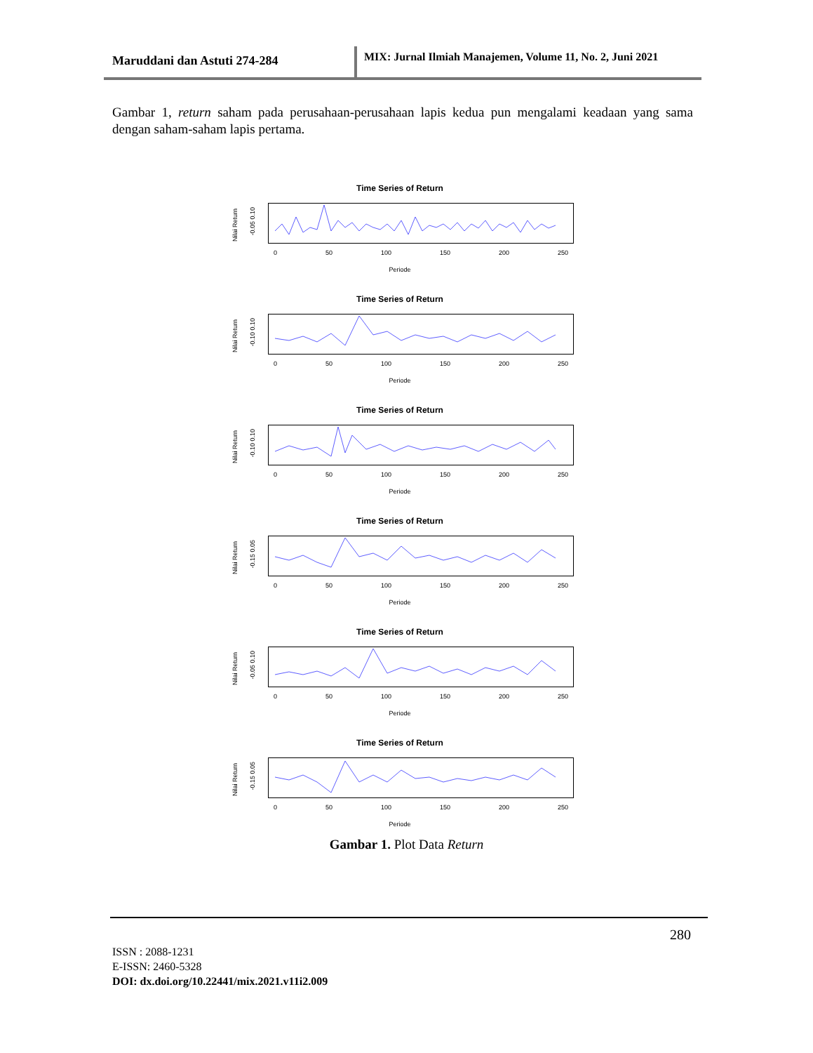Maruddani dan Astuti 274-284
MIX: Jurnal Ilmiah Manajemen, Volume 11, No. 2, Juni 2021
Gambar 1, return saham pada perusahaan-perusahaan lapis kedua pun mengalami keadaan yang sama dengan saham-saham lapis pertama.
Time Series of Return
Nilai Return
-0.05 0.10
0 50 100 150 200 250
Periode
Time Series of Return
Nilai Return
-0.10 0.10
0 50 100 150 200 250
Periode
Time Series of Return
Nilai Return
-0.10 0.10
0 50 100 150 200 250
Periode
Time Series of Return
Nilai Return
-0.15 0.05
0 50 100 150 200 250
Periode
Time Series of Return
Nilai Return
-0.05 0.10
0 50 100 150 200 250
Periode
Time Series of Return
Nilai Return
-0.15 0.05
0 50 100 150 200 250
Periode
Gambar 1. Plot Data Return
280
ISSN : 2088-1231
E-ISSN: 2460-5328
DOI: dx.doi.org/10.22441/mix.2021.v11i2.009